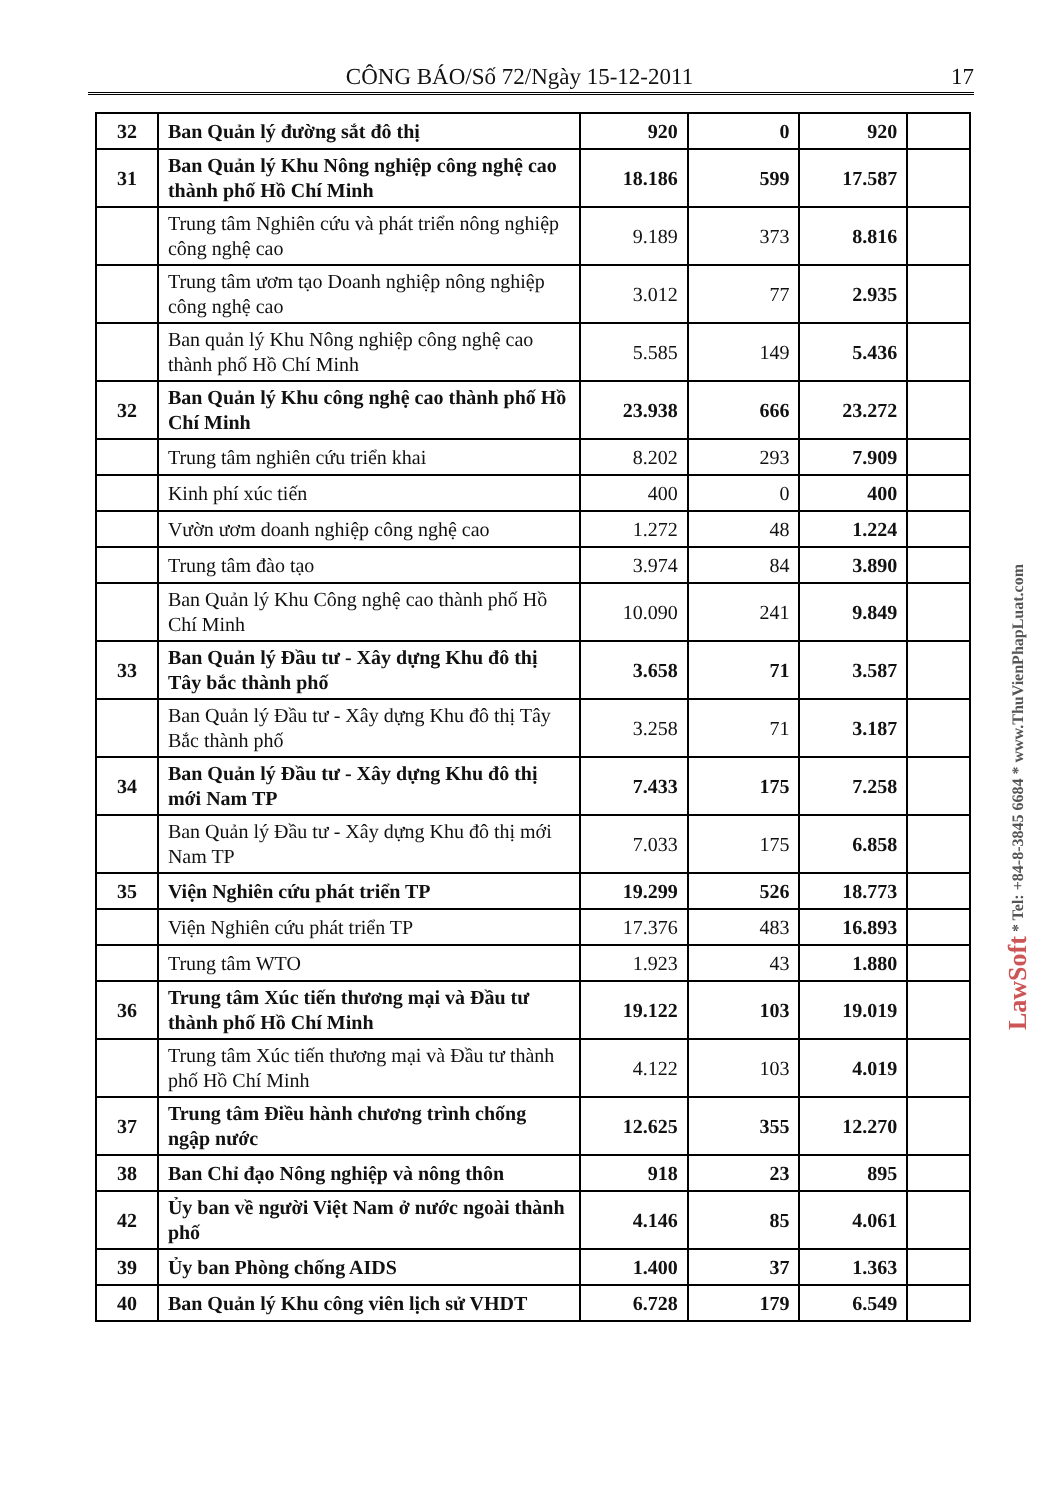CÔNG BÁO/Số 72/Ngày 15-12-2011 17
| 32 | Ban Quản lý đường sắt đô thị | 920 | 0 | 920 | |
| 31 | Ban Quản lý Khu Nông nghiệp công nghệ cao thành phố Hồ Chí Minh | 18.186 | 599 | 17.587 | |
| | Trung tâm Nghiên cứu và phát triển nông nghiệp công nghệ cao | 9.189 | 373 | 8.816 | |
| | Trung tâm ươm tạo Doanh nghiệp nông nghiệp công nghệ cao | 3.012 | 77 | 2.935 | |
| | Ban quản lý Khu Nông nghiệp công nghệ cao thành phố Hồ Chí Minh | 5.585 | 149 | 5.436 | |
| 32 | Ban Quản lý Khu công nghệ cao thành phố Hồ Chí Minh | 23.938 | 666 | 23.272 | |
| | Trung tâm nghiên cứu triển khai | 8.202 | 293 | 7.909 | |
| | Kinh phí xúc tiến | 400 | 0 | 400 | |
| | Vườn ươm doanh nghiệp công nghệ cao | 1.272 | 48 | 1.224 | |
| | Trung tâm đào tạo | 3.974 | 84 | 3.890 | |
| | Ban Quản lý Khu Công nghệ cao thành phố Hồ Chí Minh | 10.090 | 241 | 9.849 | |
| 33 | Ban Quản lý Đầu tư - Xây dựng Khu đô thị Tây bắc thành phố | 3.658 | 71 | 3.587 | |
| | Ban Quản lý Đầu tư - Xây dựng Khu đô thị Tây Bắc thành phố | 3.258 | 71 | 3.187 | |
| 34 | Ban Quản lý Đầu tư - Xây dựng Khu đô thị mới Nam TP | 7.433 | 175 | 7.258 | |
| | Ban Quản lý Đầu tư - Xây dựng Khu đô thị mới Nam TP | 7.033 | 175 | 6.858 | |
| 35 | Viện Nghiên cứu phát triển TP | 19.299 | 526 | 18.773 | |
| | Viện Nghiên cứu phát triển TP | 17.376 | 483 | 16.893 | |
| | Trung tâm WTO | 1.923 | 43 | 1.880 | |
| 36 | Trung tâm Xúc tiến thương mại và Đầu tư thành phố Hồ Chí Minh | 19.122 | 103 | 19.019 | |
| | Trung tâm Xúc tiến thương mại và Đầu tư thành phố Hồ Chí Minh | 4.122 | 103 | 4.019 | |
| 37 | Trung tâm Điều hành chương trình chống ngập nước | 12.625 | 355 | 12.270 | |
| 38 | Ban Chỉ đạo Nông nghiệp và nông thôn | 918 | 23 | 895 | |
| 42 | Ủy ban về người Việt Nam ở nước ngoài thành phố | 4.146 | 85 | 4.061 | |
| 39 | Ủy ban Phòng chống AIDS | 1.400 | 37 | 1.363 | |
| 40 | Ban Quản lý Khu công viên lịch sử VHDT | 6.728 | 179 | 6.549 | |
LawSoft * Tel: +84-8-3845 6684 * www.ThuVienPhapLuat.com